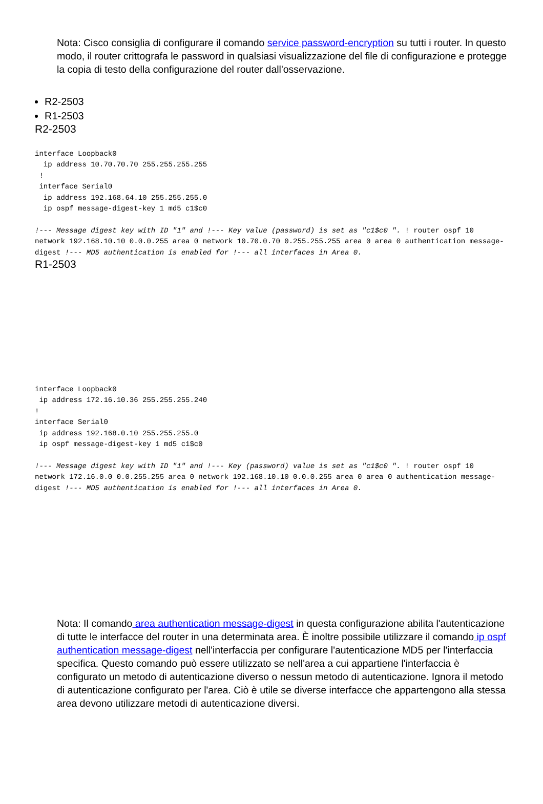Nota: Cisco consiglia di configurare il comando service password-encryption su tutti i router. In questo modo, il router crittografa le password in qualsiasi visualizzazione del file di configurazione e protegge la copia di testo della configurazione del router dall'osservazione.
R2-2503
R1-2503
R2-2503
interface Loopback0
  ip address 10.70.70.70 255.255.255.255
 !
 interface Serial0
  ip address 192.168.64.10 255.255.255.0
  ip ospf message-digest-key 1 md5 c1$c0

!--- Message digest key with ID "1" and !--- Key value (password) is set as "c1$c0 ". ! router ospf 10
network 192.168.10.10 0.0.0.255 area 0 network 10.70.0.70 0.255.255.255 area 0 area 0 authentication message-
digest !--- MD5 authentication is enabled for !--- all interfaces in Area 0.
R1-2503
interface Loopback0
 ip address 172.16.10.36 255.255.255.240
!
interface Serial0
 ip address 192.168.0.10 255.255.255.0
 ip ospf message-digest-key 1 md5 c1$c0

!--- Message digest key with ID "1" and !--- Key (password) value is set as "c1$c0 ". ! router ospf 10
network 172.16.0.0 0.0.255.255 area 0 network 192.168.10.10 0.0.0.255 area 0 area 0 authentication message-
digest !--- MD5 authentication is enabled for !--- all interfaces in Area 0.
Nota: Il comando area authentication message-digest in questa configurazione abilita l'autenticazione di tutte le interfacce del router in una determinata area. È inoltre possibile utilizzare il comando ip ospf authentication message-digest nell'interfaccia per configurare l'autenticazione MD5 per l'interfaccia specifica. Questo comando può essere utilizzato se nell'area a cui appartiene l'interfaccia è configurato un metodo di autenticazione diverso o nessun metodo di autenticazione. Ignora il metodo di autenticazione configurato per l'area. Ciò è utile se diverse interfacce che appartengono alla stessa area devono utilizzare metodi di autenticazione diversi.